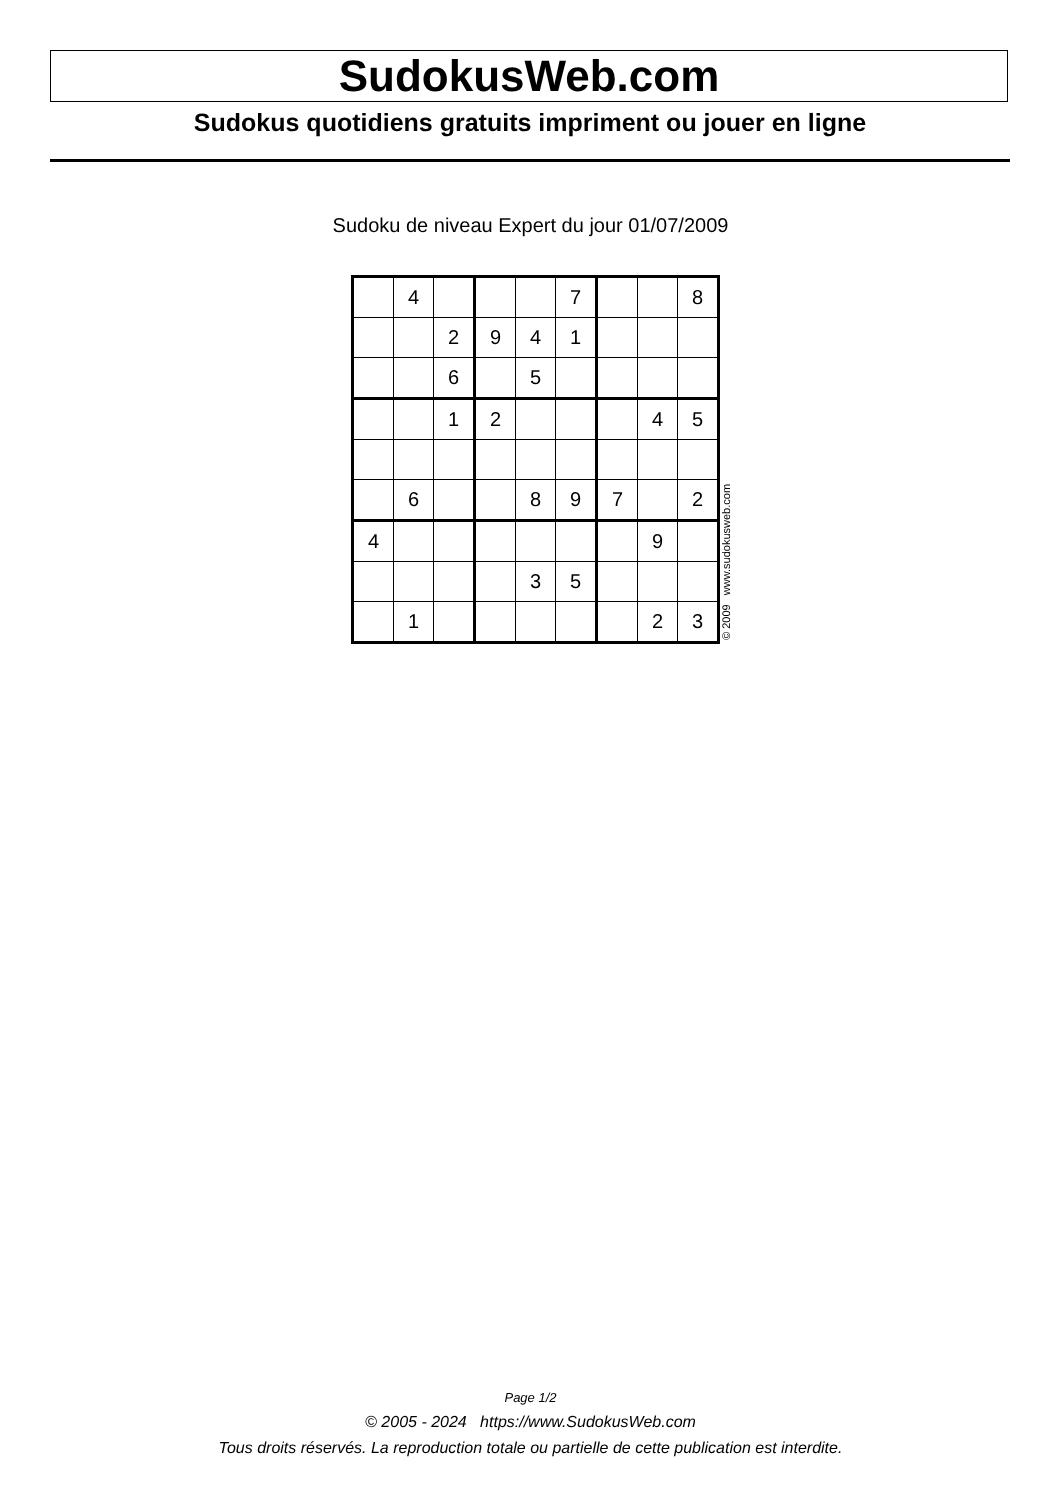SudokusWeb.com
Sudokus quotidiens gratuits impriment ou jouer en ligne
Sudoku de niveau Expert du jour 01/07/2009
| | 4 | | | | 7 | | | 8 |
| | | 2 | 9 | 4 | 1 | | | |
| | | 6 | | 5 | | | | |
| | | 1 | 2 | | | | 4 | 5 |
| | 6 | | | 8 | 9 | 7 | | 2 |
| 4 | | | | | | | 9 | |
| | | | | 3 | 5 | | | |
| | 1 | | | | | | 2 | 3 |
© 2009 www.sudokusweb.com
Page 1/2
© 2005 - 2024 https://www.SudokusWeb.com
Tous droits réservés. La reproduction totale ou partielle de cette publication est interdite.